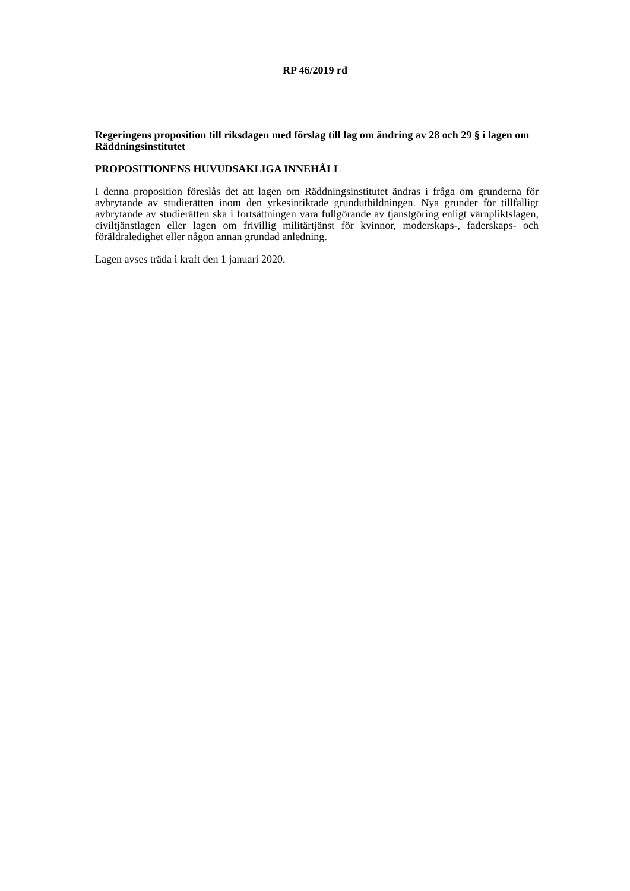RP 46/2019 rd
Regeringens proposition till riksdagen med förslag till lag om ändring av 28 och 29 § i lagen om Räddningsinstitutet
PROPOSITIONENS HUVUDSAKLIGA INNEHÅLL
I denna proposition föreslås det att lagen om Räddningsinstitutet ändras i fråga om grunderna för avbrytande av studierätten inom den yrkesinriktade grundutbildningen. Nya grunder för tillfälligt avbrytande av studierätten ska i fortsättningen vara fullgörande av tjänstgöring enligt värnpliktslagen, civiltjänstlagen eller lagen om frivillig militärtjänst för kvinnor, moderskaps-, faderskaps- och föräldraledighet eller någon annan grundad anledning.
Lagen avses träda i kraft den 1 januari 2020.